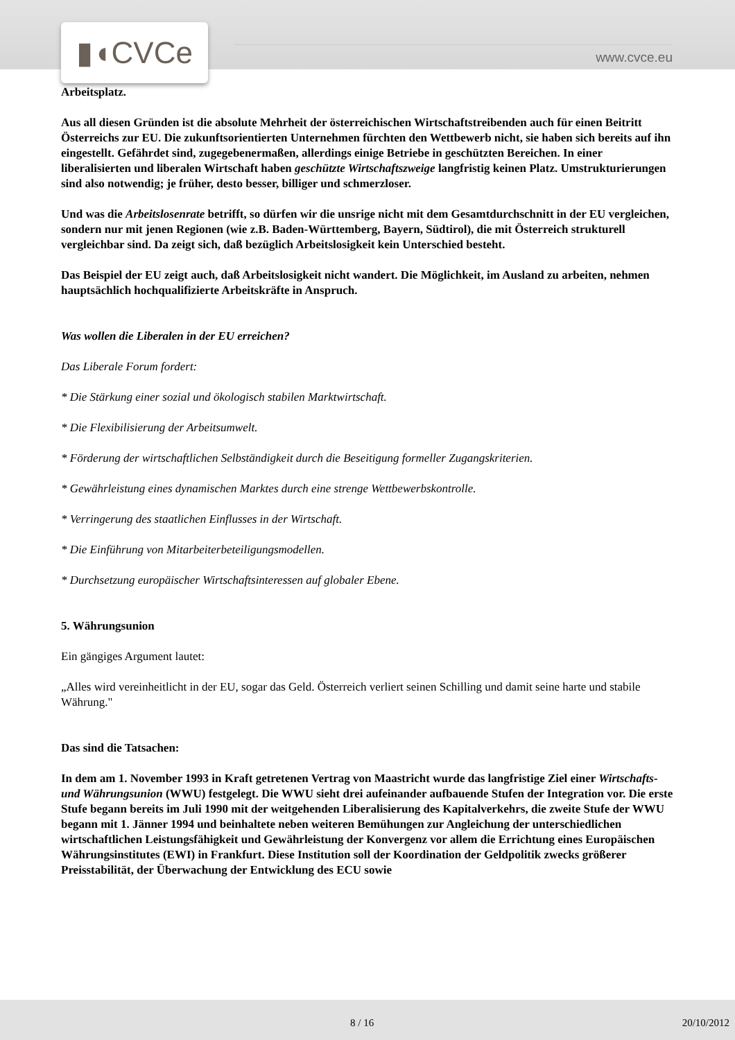▮◖CVCe www.cvce.eu
Arbeitsplatz.
Aus all diesen Gründen ist die absolute Mehrheit der österreichischen Wirtschaftstreibenden auch für einen Beitritt Österreichs zur EU. Die zukunftsorientierten Unternehmen fürchten den Wettbewerb nicht, sie haben sich bereits auf ihn eingestellt. Gefährdet sind, zugegebenermaßen, allerdings einige Betriebe in geschützten Bereichen. In einer liberalisierten und liberalen Wirtschaft haben geschützte Wirtschaftszweige langfristig keinen Platz. Umstrukturierungen sind also notwendig; je früher, desto besser, billiger und schmerzloser.
Und was die Arbeitslosenrate betrifft, so dürfen wir die unsrige nicht mit dem Gesamtdurchschnitt in der EU vergleichen, sondern nur mit jenen Regionen (wie z.B. Baden-Württemberg, Bayern, Südtirol), die mit Österreich strukturell vergleichbar sind. Da zeigt sich, daß bezüglich Arbeitslosigkeit kein Unterschied besteht.
Das Beispiel der EU zeigt auch, daß Arbeitslosigkeit nicht wandert. Die Möglichkeit, im Ausland zu arbeiten, nehmen hauptsächlich hochqualifizierte Arbeitskräfte in Anspruch.
Was wollen die Liberalen in der EU erreichen?
Das Liberale Forum fordert:
* Die Stärkung einer sozial und ökologisch stabilen Marktwirtschaft.
* Die Flexibilisierung der Arbeitsumwelt.
* Förderung der wirtschaftlichen Selbständigkeit durch die Beseitigung formeller Zugangskriterien.
* Gewährleistung eines dynamischen Marktes durch eine strenge Wettbewerbskontrolle.
* Verringerung des staatlichen Einflusses in der Wirtschaft.
* Die Einführung von Mitarbeiterbeteiligungsmodellen.
* Durchsetzung europäischer Wirtschaftsinteressen auf globaler Ebene.
5. Währungsunion
Ein gängiges Argument lautet:
„Alles wird vereinheitlicht in der EU, sogar das Geld. Österreich verliert seinen Schilling und damit seine harte und stabile Währung."
Das sind die Tatsachen:
In dem am 1. November 1993 in Kraft getretenen Vertrag von Maastricht wurde das langfristige Ziel einer Wirtschafts- und Währungsunion (WWU) festgelegt. Die WWU sieht drei aufeinander aufbauende Stufen der Integration vor. Die erste Stufe begann bereits im Juli 1990 mit der weitgehenden Liberalisierung des Kapitalverkehrs, die zweite Stufe der WWU begann mit 1. Jänner 1994 und beinhaltete neben weiteren Bemühungen zur Angleichung der unterschiedlichen wirtschaftlichen Leistungsfähigkeit und Gewährleistung der Konvergenz vor allem die Errichtung eines Europäischen Währungsinstitutes (EWI) in Frankfurt. Diese Institution soll der Koordination der Geldpolitik zwecks größerer Preisstabilität, der Überwachung der Entwicklung des ECU sowie
8 / 16 20/10/2012